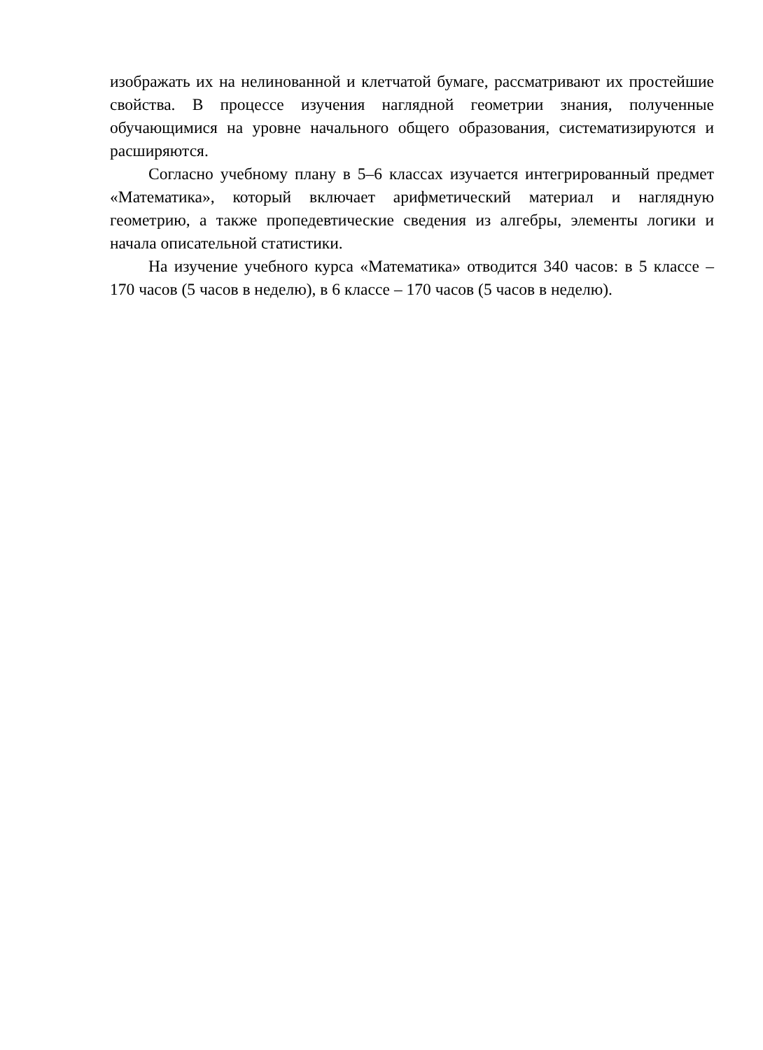изображать их на нелинованной и клетчатой бумаге, рассматривают их простейшие свойства. В процессе изучения наглядной геометрии знания, полученные обучающимися на уровне начального общего образования, систематизируются и расширяются.
Согласно учебному плану в 5–6 классах изучается интегрированный предмет «Математика», который включает арифметический материал и наглядную геометрию, а также пропедевтические сведения из алгебры, элементы логики и начала описательной статистики.
На изучение учебного курса «Математика» отводится 340 часов: в 5 классе – 170 часов (5 часов в неделю), в 6 классе – 170 часов (5 часов в неделю).